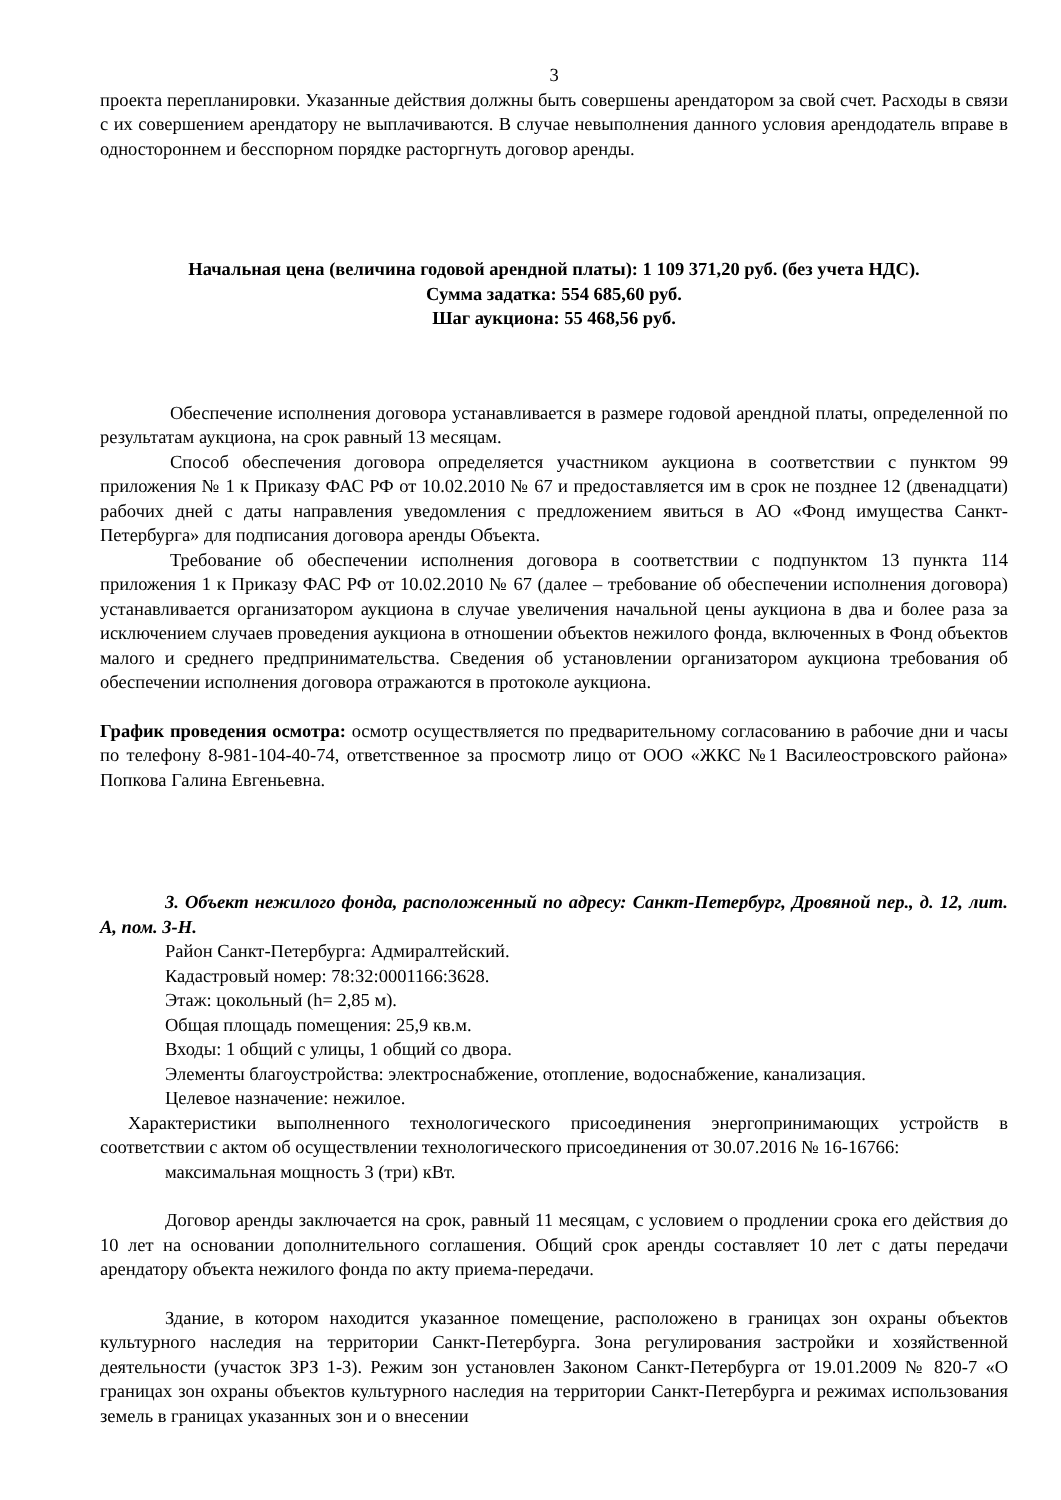3
проекта перепланировки. Указанные действия должны быть совершены арендатором за свой счет. Расходы в связи с их совершением арендатору не выплачиваются. В случае невыполнения данного условия арендодатель вправе в одностороннем и бесспорном порядке расторгнуть договор аренды.
Начальная цена (величина годовой арендной платы): 1 109 371,20 руб. (без учета НДС).
Сумма задатка: 554 685,60 руб.
Шаг аукциона: 55 468,56 руб.
Обеспечение исполнения договора устанавливается в размере годовой арендной платы, определенной по результатам аукциона, на срок равный 13 месяцам.
Способ обеспечения договора определяется участником аукциона в соответствии с пунктом 99 приложения № 1 к Приказу ФАС РФ от 10.02.2010 № 67 и предоставляется им в срок не позднее 12 (двенадцати) рабочих дней с даты направления уведомления с предложением явиться в АО «Фонд имущества Санкт-Петербурга» для подписания договора аренды Объекта.
Требование об обеспечении исполнения договора в соответствии с подпунктом 13 пункта 114 приложения 1 к Приказу ФАС РФ от 10.02.2010 № 67 (далее – требование об обеспечении исполнения договора) устанавливается организатором аукциона в случае увеличения начальной цены аукциона в два и более раза за исключением случаев проведения аукциона в отношении объектов нежилого фонда, включенных в Фонд объектов малого и среднего предпринимательства. Сведения об установлении организатором аукциона требования об обеспечении исполнения договора отражаются в протоколе аукциона.
График проведения осмотра: осмотр осуществляется по предварительному согласованию в рабочие дни и часы по телефону 8-981-104-40-74, ответственное за просмотр лицо от ООО «ЖКС №1 Василеостровского района» Попкова Галина Евгеньевна.
3. Объект нежилого фонда, расположенный по адресу: Санкт-Петербург, Дровяной пер., д. 12, лит. А, пом. 3-Н.
Район Санкт-Петербурга: Адмиралтейский.
Кадастровый номер: 78:32:0001166:3628.
Этаж: цокольный (h= 2,85 м).
Общая площадь помещения: 25,9 кв.м.
Входы: 1 общий с улицы, 1 общий со двора.
Элементы благоустройства: электроснабжение, отопление, водоснабжение, канализация.
Целевое назначение: нежилое.
Характеристики выполненного технологического присоединения энергопринимающих устройств в соответствии с актом об осуществлении технологического присоединения от 30.07.2016 № 16-16766:
максимальная мощность 3 (три) кВт.
Договор аренды заключается на срок, равный 11 месяцам, с условием о продлении срока его действия до 10 лет на основании дополнительного соглашения. Общий срок аренды составляет 10 лет с даты передачи арендатору объекта нежилого фонда по акту приема-передачи.
Здание, в котором находится указанное помещение, расположено в границах зон охраны объектов культурного наследия на территории Санкт-Петербурга. Зона регулирования застройки и хозяйственной деятельности (участок ЗРЗ 1-3). Режим зон установлен Законом Санкт-Петербурга от 19.01.2009 № 820-7 «О границах зон охраны объектов культурного наследия на территории Санкт-Петербурга и режимах использования земель в границах указанных зон и о внесении